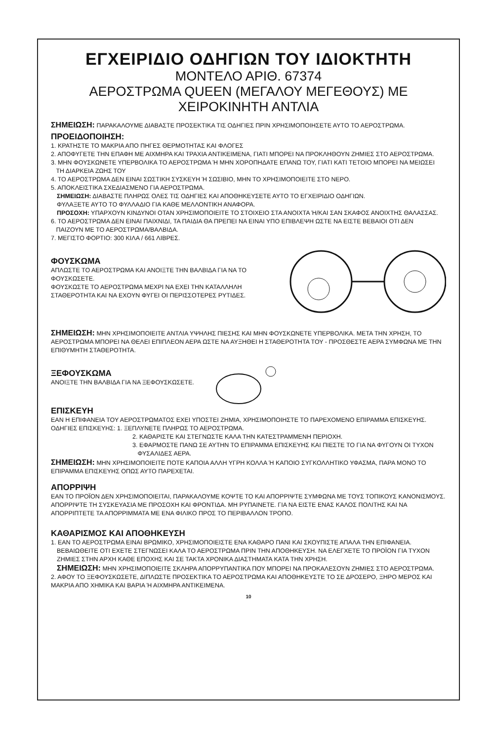ΕΓΧΕΙΡΙΔΙΟ ΟΔΗΓΙΩΝ ΤΟΥ ΙΔΙΟΚΤΗΤΗ
ΜΟΝΤΕΛΟ ΑΡΙΘ. 67374
ΑΕΡΟΣΤΡΩΜΑ QUEEN (ΜΕΓΑΛΟΥ ΜΕΓΕΘΟΥΣ) ΜΕ
ΧΕΙΡΟΚΙΝΗΤΗ ΑΝΤΛΙΑ
ΣΗΜΕΙΩΣΗ: ΠΑΡΑΚΑΛΟΥΜΕ ΔΙΑΒΑΣΤΕ ΠΡΟΣΕΚΤΙΚΑ ΤΙΣ ΟΔΗΓΙΕΣ ΠΡΙΝ ΧΡΗΣΙΜΟΠΟΙΗΣΕΤΕ ΑΥΤΟ ΤΟ ΑΕΡΟΣΤΡΩΜΑ.
ΠΡΟΕΙΔΟΠΟΙΗΣΗ:
1. ΚΡΑΤΗΣΤΕ ΤΟ ΜΑΚΡΙΑ ΑΠΟ ΠΗΓΕΣ ΘΕΡΜΟΤΗΤΑΣ ΚΑΙ ΦΛΟΓΕΣ
2. ΑΠΟΦΥΓΕΤΕ ΤΗΝ ΕΠΑΦΗ ΜΕ ΑΙΧΜΗΡΑ ΚΑΙ ΤΡΑΧΙΑ ΑΝΤΙΚΕΙΜΕΝΑ, ΓΙΑΤΙ ΜΠΟΡΕΙ ΝΑ ΠΡΟΚΛΗΘΟΥΝ ΖΗΜΙΕΣ ΣΤΟ ΑΕΡΟΣΤΡΩΜΑ.
3. ΜΗΝ ΦΟΥΣΚΩΝΕΤΕ ΥΠΕΡΒΟΛΙΚΑ ΤΟ ΑΕΡΟΣΤΡΩΜΑ Ή ΜΗΝ ΧΟΡΟΠΗΔΑΤΕ ΕΠΑΝΩ ΤΟΥ, ΓΙΑΤΙ ΚΑΤΙ ΤΕΤΟΙΟ ΜΠΟΡΕΙ ΝΑ ΜΕΙΩΣΕΙ
ΤΗ ΔΙΑΡΚΕΙΑ ΖΩΗΣ ΤΟΥ
4. ΤΟ ΑΕΡΟΣΤΡΩΜΑ ΔΕΝ ΕΙΝΑΙ ΣΩΣΤΙΚΗ ΣΥΣΚΕΥΗ Ή ΣΩΣΙΒΙΟ, ΜΗΝ ΤΟ ΧΡΗΣΙΜΟΠΟΙΕΙΤΕ ΣΤΟ ΝΕΡΟ.
5. ΑΠΟΚΛΕΙΣΤΙΚΑ ΣΧΕΔΙΑΣΜΕΝΟ ΓΙΑ ΑΕΡΟΣΤΡΩΜΑ.
ΣΗΜΕΙΩΣΗ: ΔΙΑΒΑΣΤΕ ΠΛΗΡΩΣ ΟΛΕΣ ΤΙΣ ΟΔΗΓΙΕΣ ΚΑΙ ΑΠΟΘΗΚΕΥΣΕΤΕ ΑΥΤΟ ΤΟ ΕΓΧΕΙΡΙΔΙΟ ΟΔΗΓΙΩΝ.
ΦΥΛΑΞΕΤΕ ΑΥΤΟ ΤΟ ΦΥΛΛΑΔΙΟ ΓΙΑ ΚΑΘΕ ΜΕΛΛΟΝΤΙΚΗ ΑΝΑΦΟΡΑ.
ΠΡΟΣΟΧΗ: ΥΠΑΡΧΟΥΝ ΚΙΝΔΥΝΟΙ ΟΤΑΝ ΧΡΗΣΙΜΟΠΟΙΕΙΤΕ ΤΟ ΣΤΟΙΧΕΙΟ ΣΤΑ ΑΝΟΙΧΤΑ Ή/ΚΑΙ ΣΑΝ ΣΚΑΦΟΣ ΑΝΟΙΧΤΗΣ ΘΑΛΑΣΣΑΣ.
6. ΤΟ ΑΕΡΟΣΤΡΩΜΑ ΔΕΝ ΕΙΝΑΙ ΠΑΙΧΝΙΔΙ, ΤΑ ΠΑΙΔΙΑ ΘΑ ΠΡΕΠΕΙ ΝΑ ΕΙΝΑΙ ΥΠΟ ΕΠΙΒΛΕΨΗ ΩΣΤΕ ΝΑ ΕΙΣΤΕ ΒΕΒΑΙΟΙ ΟΤΙ ΔΕΝ
ΠΑΙΖΟΥΝ ΜΕ ΤΟ ΑΕΡΟΣΤΡΩΜΑ/ΒΑΛΒΙΔΑ.
7. ΜΕΓΙΣΤΟ ΦΟΡΤΙΟ: 300 ΚΙΛΑ / 661 ΛΙΒΡΕΣ.
ΦΟΥΣΚΩΜΑ
ΑΠΛΩΣΤΕ ΤΟ ΑΕΡΟΣΤΡΩΜΑ ΚΑΙ ΑΝΟΙΞΤΕ ΤΗΝ ΒΑΛΒΙΔΑ ΓΙΑ ΝΑ ΤΟ ΦΟΥΣΚΩΣΕΤΕ.
ΦΟΥΣΚΩΣΤΕ ΤΟ ΑΕΡΟΣΤΡΩΜΑ ΜΕΧΡΙ ΝΑ ΕΧΕΙ ΤΗΝ ΚΑΤΑΛΛΗΛΗ
ΣΤΑΘΕΡΟΤΗΤΑ ΚΑΙ ΝΑ ΕΧΟΥΝ ΦΥΓΕΙ ΟΙ ΠΕΡΙΣΣΟΤΕΡΕΣ ΡΥΤΙΔΕΣ.
ΣΗΜΕΙΩΣΗ: ΜΗΝ ΧΡΗΣΙΜΟΠΟΙΕΙΤΕ ΑΝΤΛΙΑ ΥΨΗΛΗΣ ΠΙΕΣΗΣ ΚΑΙ ΜΗΝ ΦΟΥΣΚΩΝΕΤΕ ΥΠΕΡΒΟΛΙΚΑ. ΜΕΤΑ ΤΗΝ ΧΡΗΣΗ, ΤΟ ΑΕΡΟΣΤΡΩΜΑ ΜΠΟΡΕΙ ΝΑ ΘΕΛΕΙ ΕΠΙΠΛΕΟΝ ΑΕΡΑ ΩΣΤΕ ΝΑ ΑΥΞΗΘΕΙ Η ΣΤΑΘΕΡΟΤΗΤΑ ΤΟΥ - ΠΡΟΣΘΕΣΤΕ ΑΕΡΑ ΣΥΜΦΩΝΑ ΜΕ ΤΗΝ ΕΠΙΘΥΜΗΤΗ ΣΤΑΘΕΡΟΤΗΤΑ.
ΞΕΦΟΥΣΚΩΜΑ
ΑΝΟΙΞΤΕ ΤΗΝ ΒΑΛΒΙΔΑ ΓΙΑ ΝΑ ΞΕΦΟΥΣΚΩΣΕΤΕ.
ΕΠΙΣΚΕΥΗ
ΕΑΝ Η ΕΠΙΦΑΝΕΙΑ ΤΟΥ ΑΕΡΟΣΤΡΩΜΑΤΟΣ ΕΧΕΙ ΥΠΟΣΤΕΙ ΖΗΜΙΑ, ΧΡΗΣΙΜΟΠΟΙΗΣΤΕ ΤΟ ΠΑΡΕΧΟΜΕΝΟ ΕΠΙΡΑΜΜΑ ΕΠΙΣΚΕΥΗΣ.
ΟΔΗΓΙΕΣ ΕΠΙΣΚΕΥΗΣ: 1. ΞΕΠΛΥΝΕΤΕ ΠΛΗΡΩΣ ΤΟ ΑΕΡΟΣΤΡΩΜΑ.
2. ΚΑΘΑΡΙΣΤΕ ΚΑΙ ΣΤΕΓΝΩΣΤΕ ΚΑΛΑ ΤΗΝ ΚΑΤΕΣΤΡΑΜΜΕΝΗ ΠΕΡΙΟΧΗ.
3. ΕΦΑΡΜΟΣΤΕ ΠΑΝΩ ΣΕ ΑΥΤΗΝ ΤΟ ΕΠΙΡΑΜΜΑ ΕΠΙΣΚΕΥΗΣ ΚΑΙ ΠΙΕΣΤΕ ΤΟ ΓΙΑ ΝΑ ΦΥΓΟΥΝ ΟΙ ΤΥΧΟΝ
ΦΥΣΑΛΙΔΕΣ ΑΕΡΑ.
ΣΗΜΕΙΩΣΗ: ΜΗΝ ΧΡΗΣΙΜΟΠΟΙΕΙΤΕ ΠΟΤΕ ΚΑΠΟΙΑ ΑΛΛΗ ΥΓΡΗ ΚΟΛΛΑ Ή ΚΑΠΟΙΟ ΣΥΓΚΟΛΛΗΤΙΚΟ ΥΦΑΣΜΑ, ΠΑΡΑ ΜΟΝΟ ΤΟ ΕΠΙΡΑΜΜΑ ΕΠΙΣΚΕΥΗΣ ΟΠΩΣ ΑΥΤΟ ΠΑΡΕΧΕΤΑΙ.
ΑΠΟΡΡΙΨΗ
ΕΑΝ ΤΟ ΠΡΟΪΟΝ ΔΕΝ ΧΡΗΣΙΜΟΠΟΙΕΙΤΑΙ, ΠΑΡΑΚΑΛΟΥΜΕ ΚΟΨΤΕ ΤΟ ΚΑΙ ΑΠΟΡΡΙΨΤΕ ΣΥΜΦΩΝΑ ΜΕ ΤΟΥΣ ΤΟΠΙΚΟΥΣ ΚΑΝΟΝΙΣΜΟΥΣ.
ΑΠΟΡΡΙΨΤΕ ΤΗ ΣΥΣΚΕΥΑΣΙΑ ΜΕ ΠΡΟΣΟΧΗ ΚΑΙ ΦΡΟΝΤΙΔΑ. ΜΗ ΡΥΠΑΙΝΕΤΕ. ΓΙΑ ΝΑ ΕΙΣΤΕ ΕΝΑΣ ΚΑΛΟΣ ΠΟΛΙΤΗΣ ΚΑΙ ΝΑ ΑΠΟΡΡΙΠΤΕΤΕ ΤΑ ΑΠΟΡΡΙΜΜΑΤΑ ΜΕ ΕΝΑ ΦΙΛΙΚΟ ΠΡΟΣ ΤΟ ΠΕΡΙΒΑΛΛΟΝ ΤΡΟΠΟ.
ΚΑΘΑΡΙΣΜΟΣ ΚΑΙ ΑΠΟΘΗΚΕΥΣΗ
1. ΕΑΝ ΤΟ ΑΕΡΟΣΤΡΩΜΑ ΕΙΝΑΙ ΒΡΩΜΙΚΟ, ΧΡΗΣΙΜΟΠΟΙΕΙΣΤΕ ΕΝΑ ΚΑΘΑΡΟ ΠΑΝΙ ΚΑΙ ΣΚΟΥΠΙΣΤΕ ΑΠΑΛΑ ΤΗΝ ΕΠΙΦΑΝΕΙΑ.
ΒΕΒΑΙΩΘΕΙΤΕ ΟΤΙ ΕΧΕΤΕ ΣΤΕΓΝΩΣΕΙ ΚΑΛΑ ΤΟ ΑΕΡΟΣΤΡΩΜΑ ΠΡΙΝ ΤΗΝ ΑΠΟΘΗΚΕΥΣΗ. ΝΑ ΕΛΕΓΧΕΤΕ ΤΟ ΠΡΟΪΟΝ ΓΙΑ ΤΥΧΟΝ ΖΗΜΙΕΣ ΣΤΗΝ ΑΡΧΗ ΚΑΘΕ ΕΠΟΧΗΣ ΚΑΙ ΣΕ ΤΑΚΤΑ ΧΡΟΝΙΚΑ ΔΙΑΣΤΗΜΑΤΑ ΚΑΤΑ ΤΗΝ ΧΡΗΣΗ.
ΣΗΜΕΙΩΣΗ: ΜΗΝ ΧΡΗΣΙΜΟΠΟΙΕΙΤΕ ΣΚΛΗΡΑ ΑΠΟΡΡΥΠΑΝΤΙΚΑ ΠΟΥ ΜΠΟΡΕΙ ΝΑ ΠΡΟΚΑΛΕΣΟΥΝ ΖΗΜΙΕΣ ΣΤΟ ΑΕΡΟΣΤΡΩΜΑ.
2. ΑΦΟΥ ΤΟ ΞΕΦΟΥΣΚΩΣΕΤΕ, ΔΙΠΛΩΣΤΕ ΠΡΟΣΕΚΤΙΚΑ ΤΟ ΑΕΡΟΣΤΡΩΜΑ ΚΑΙ ΑΠΟΘΗΚΕΥΣΤΕ ΤΟ ΣΕ ΔΡΟΣΕΡΟ, ΞΗΡΟ ΜΕΡΟΣ ΚΑΙ ΜΑΚΡΙΑ ΑΠΟ ΧΗΜΙΚΑ ΚΑΙ ΒΑΡΙΑ Ή ΑΙΧΜΗΡΑ ΑΝΤΙΚΕΙΜΕΝΑ.
10